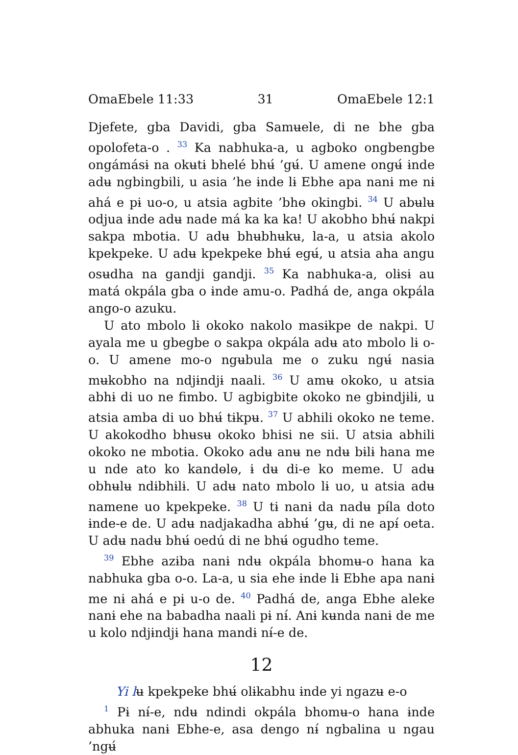OmaEbele 11:33 31 OmaEbele 12:1
Djefete, gba Davidi, gba Samʉele, di ne bhe gba opolofeta-o . <sup>33</sup> Ka nabhuka-a, u agboko ongbengbe ongámásɨ na okʉtɨ bhelé bhʉ́ ’gʉ́. U amene ongʉ́ ɨnde adʉ ngbingbili, u asia ’he ɨnde lɨ Ebhe apa nanɨ me nɨ ahá e pɨ uo-o, u atsia agbite ’bhɵ okingbi. <sup>34</sup> U abʉlʉ odjua ɨnde adʉ nade má ka ka ka! U akobho bhʉ́ nakpi sakpa mbotɨa. U adʉ bhʉbhʉkʉ, la-a, u atsia akolo kpekpeke. U adʉ kpekpeke bhʉ́ egʉ́, u atsia aha angu osʉdha na gandji gandji. <sup>35</sup> Ka nabhuka-a, olɨsɨ au matá okpála gba o ɨnde amu-o. Padhá de, anga okpála ango-o azuku.
U ato mbolo lɨ okoko nakolo masɨkpe de nakpi. U ayala me u gbegbe o sakpa okpála adʉ ato mbolo lɨ o-o. U amene mo-o ngʉbula me o zuku ngʉ́ nasia mʉkobho na ndjɨndjɨ naali. <sup>36</sup> U amʉ okoko, u atsia abhɨ di uo ne fimbo. U agbigbite okoko ne gbɨndjɨlɨ, u atsia amba di uo bhʉ́ tɨkpʉ. <sup>37</sup> U abhili okoko ne teme. U akokodho bhʉsʉ okoko bhisi ne sii. U atsia abhili okoko ne mbotɨa. Okoko adʉ anʉ ne ndʉ bɨlɨ hana me u nde ato ko kandɵlɵ, ɨ dʉ di-e ko meme. U adʉ obhʉlʉ ndɨbhɨlɨ. U adʉ nato mbolo lɨ uo, u atsia adʉ namene uo kpekpeke. <sup>38</sup> U tɨ nanɨ da nadʉ pɨ́la doto ɨnde-e de. U adʉ nadjakadha abhʉ́ ’gʉ, di ne apɨ́ oeta. U adʉ nadʉ bhʉ́ oedú di ne bhʉ́ ogudho teme.
<sup>39</sup> Ebhe azɨba nanɨ ndʉ okpála bhomʉ-o hana ka nabhuka gba o-o. La-a, u sia ehe ɨnde lɨ Ebhe apa nanɨ me nɨ ahá e pɨ u-o de. <sup>40</sup> Padhá de, anga Ebhe aleke nanɨ ehe na babadha naali pɨ nɨ́. Anɨ kʉnda nanɨ de me u kolo ndjɨndjɨ hana mandɨ nɨ́-e de.
12
Yi lʉ kpekpeke bhʉ́ olɨkabhu ɨnde yi ngazʉ e-o
<sup>1</sup> Pɨ nɨ́-e, ndʉ ndindi okpála bhomʉ-o hana ɨnde abhuka nanɨ Ebhe-e, asa dengo nɨ́ ngbalina u ngau ’ngʉ́